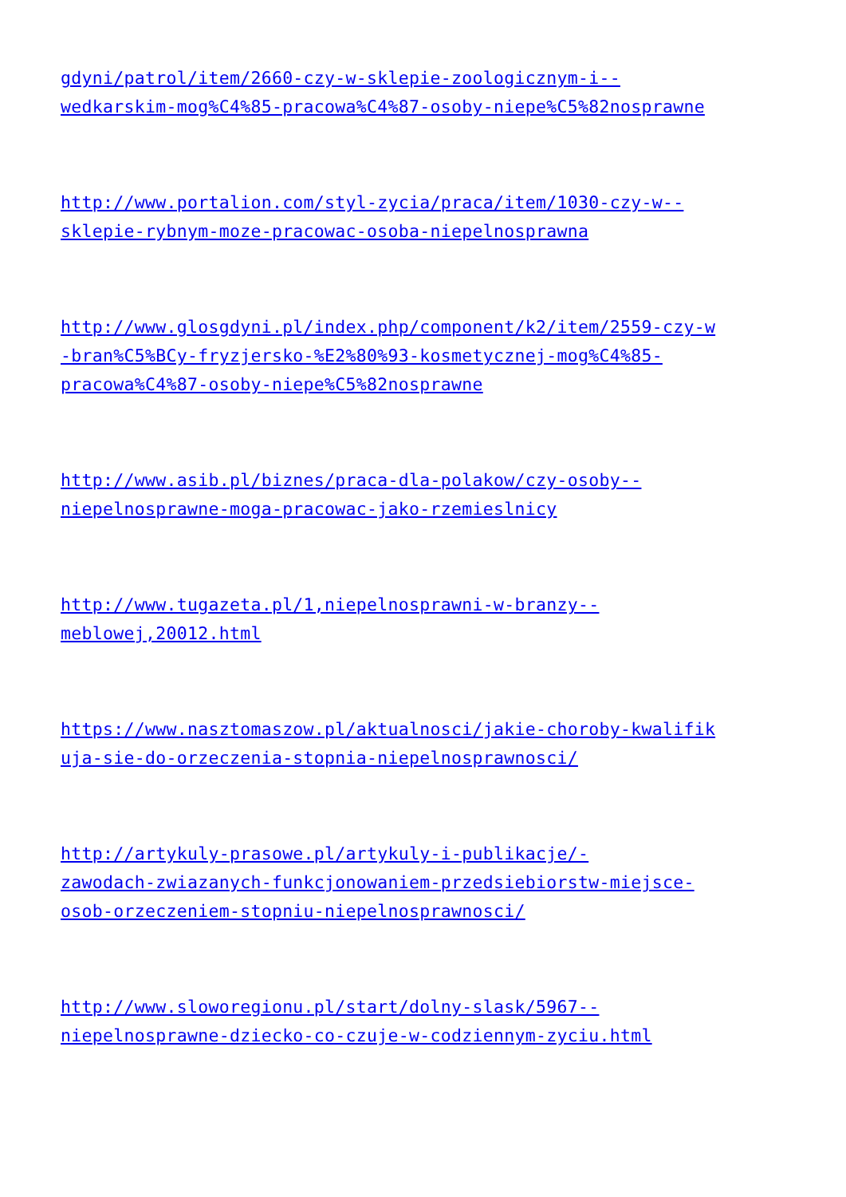gdyni/patrol/item/2660-czy-w-sklepie-zoologicznym-i--
wedkarskim-mog%C4%85-pracowa%C4%87-osoby-niepe%C5%82nosprawne
http://www.portalion.com/styl-zycia/praca/item/1030-czy-w--
sklepie-rybnym-moze-pracowac-osoba-niepelnosprawna
http://www.glosgdyni.pl/index.php/component/k2/item/2559-czy-w
-bran%C5%BCy-fryzjersko-%E2%80%93-kosmetycznej-mog%C4%85-
pracowa%C4%87-osoby-niepe%C5%82nosprawne
http://www.asib.pl/biznes/praca-dla-polakow/czy-osoby--
niepelnosprawne-moga-pracowac-jako-rzemieslnicy
http://www.tugazeta.pl/1,niepelnosprawni-w-branzy--
meblowej,20012.html
https://www.nasztomaszow.pl/aktualnosci/jakie-choroby-kwalifik
uja-sie-do-orzeczenia-stopnia-niepelnosprawnosci/
http://artykuly-prasowe.pl/artykuly-i-publikacje/-
zawodach-zwiazanych-funkcjonowaniem-przedsiebiorstw-miejsce-
osob-orzeczeniem-stopniu-niepelnosprawnosci/
http://www.sloworegionu.pl/start/dolny-slask/5967--
niepelnosprawne-dziecko-co-czuje-w-codziennym-zyciu.html